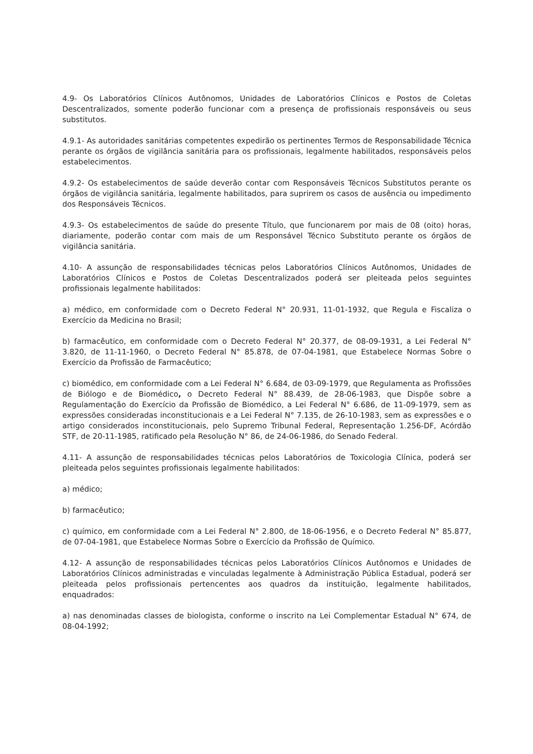4.9- Os Laboratórios Clínicos Autônomos, Unidades de Laboratórios Clínicos e Postos de Coletas Descentralizados, somente poderão funcionar com a presença de profissionais responsáveis ou seus substitutos.
4.9.1- As autoridades sanitárias competentes expedirão os pertinentes Termos de Responsabilidade Técnica perante os órgãos de vigilância sanitária para os profissionais, legalmente habilitados, responsáveis pelos estabelecimentos.
4.9.2- Os estabelecimentos de saúde deverão contar com Responsáveis Técnicos Substitutos perante os órgãos de vigilância sanitária, legalmente habilitados, para suprirem os casos de ausência ou impedimento dos Responsáveis Técnicos.
4.9.3- Os estabelecimentos de saúde do presente Título, que funcionarem por mais de 08 (oito) horas, diariamente, poderão contar com mais de um Responsável Técnico Substituto perante os órgãos de vigilância sanitária.
4.10- A assunção de responsabilidades técnicas pelos Laboratórios Clínicos Autônomos, Unidades de Laboratórios Clínicos e Postos de Coletas Descentralizados poderá ser pleiteada pelos seguintes profissionais legalmente habilitados:
a) médico, em conformidade com o Decreto Federal N° 20.931, 11-01-1932, que Regula e Fiscaliza o Exercício da Medicina no Brasil;
b) farmacêutico, em conformidade com o Decreto Federal N° 20.377, de 08-09-1931, a Lei Federal N° 3.820, de 11-11-1960, o Decreto Federal N° 85.878, de 07-04-1981, que Estabelece Normas Sobre o Exercício da Profissão de Farmacêutico;
c) biomédico, em conformidade com a Lei Federal N° 6.684, de 03-09-1979, que Regulamenta as Profissões de Biólogo e de Biomédico, o Decreto Federal N° 88.439, de 28-06-1983, que Dispõe sobre a Regulamentação do Exercício da Profissão de Biomédico, a Lei Federal N° 6.686, de 11-09-1979, sem as expressões consideradas inconstitucionais e a Lei Federal N° 7.135, de 26-10-1983, sem as expressões e o artigo considerados inconstitucionais, pelo Supremo Tribunal Federal, Representação 1.256-DF, Acórdão STF, de 20-11-1985, ratificado pela Resolução N° 86, de 24-06-1986, do Senado Federal.
4.11- A assunção de responsabilidades técnicas pelos Laboratórios de Toxicologia Clínica, poderá ser pleiteada pelos seguintes profissionais legalmente habilitados:
a) médico;
b) farmacêutico;
c) químico, em conformidade com a Lei Federal N° 2.800, de 18-06-1956, e o Decreto Federal N° 85.877, de 07-04-1981, que Estabelece Normas Sobre o Exercício da Profissão de Químico.
4.12- A assunção de responsabilidades técnicas pelos Laboratórios Clínicos Autônomos e Unidades de Laboratórios Clínicos administradas e vinculadas legalmente à Administração Pública Estadual, poderá ser pleiteada pelos profissionais pertencentes aos quadros da instituição, legalmente habilitados, enquadrados:
a) nas denominadas classes de biologista, conforme o inscrito na Lei Complementar Estadual N° 674, de 08-04-1992;